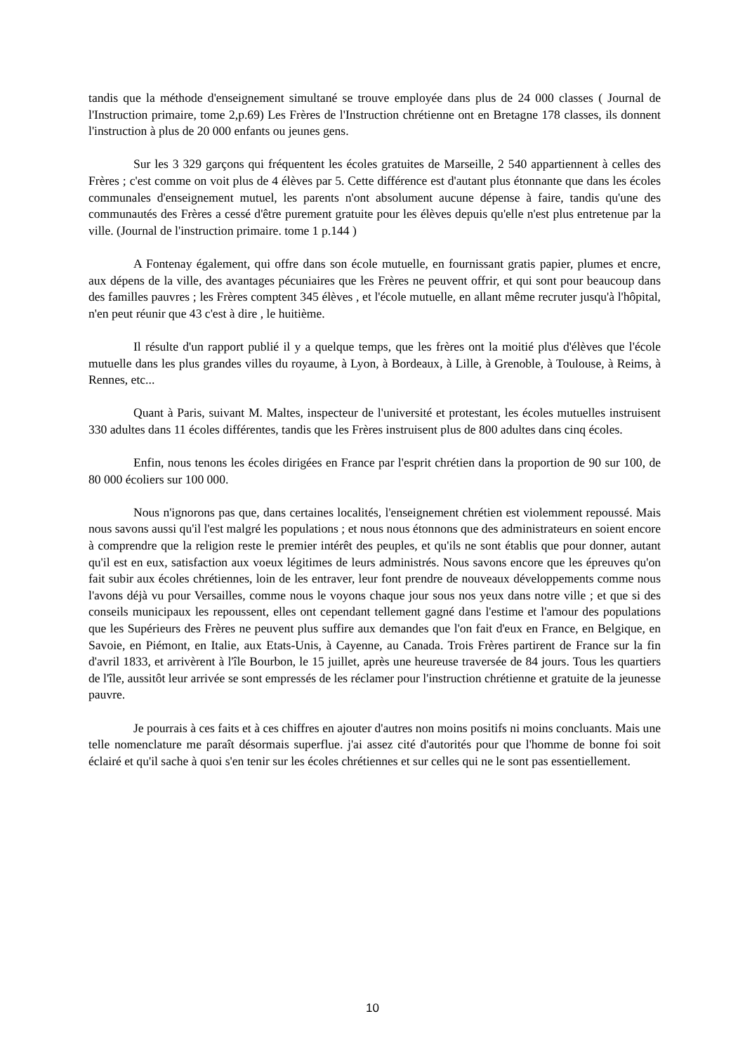tandis que la méthode d'enseignement simultané se trouve employée dans plus de 24 000 classes ( Journal de l'Instruction primaire, tome 2,p.69) Les Frères de l'Instruction chrétienne ont en Bretagne 178 classes, ils donnent l'instruction à plus de 20 000 enfants ou jeunes gens.
Sur les 3 329 garçons qui fréquentent les écoles gratuites de Marseille, 2 540 appartiennent à celles des Frères ; c'est comme on voit plus de 4 élèves par 5. Cette différence est d'autant plus étonnante que dans les écoles communales d'enseignement mutuel, les parents n'ont absolument aucune dépense à faire, tandis qu'une des communautés des Frères a cessé d'être purement gratuite pour les élèves depuis qu'elle n'est plus entretenue par la ville. (Journal de l'instruction primaire. tome 1 p.144 )
A Fontenay également, qui offre dans son école mutuelle, en fournissant gratis papier, plumes et encre, aux dépens de la ville, des avantages pécuniaires que les Frères ne peuvent offrir, et qui sont pour beaucoup dans des familles pauvres ; les Frères comptent 345 élèves , et l'école mutuelle, en allant même recruter jusqu'à l'hôpital, n'en peut réunir que 43 c'est à dire , le huitième.
Il résulte d'un rapport publié il y a quelque temps, que les frères ont la moitié plus d'élèves que l'école mutuelle dans les plus grandes villes du royaume, à Lyon, à Bordeaux, à Lille, à Grenoble, à Toulouse, à Reims, à Rennes, etc...
Quant à Paris, suivant M. Maltes, inspecteur de l'université et protestant, les écoles mutuelles instruisent 330 adultes dans 11 écoles différentes, tandis que les Frères instruisent plus de 800 adultes dans cinq écoles.
Enfin, nous tenons les écoles dirigées en France par l'esprit chrétien dans la proportion de 90 sur 100, de 80 000 écoliers sur 100 000.
Nous n'ignorons pas que, dans certaines localités, l'enseignement chrétien est violemment repoussé. Mais nous savons aussi qu'il l'est malgré les populations ; et nous nous étonnons que des administrateurs en soient encore à comprendre que la religion reste le premier intérêt des peuples, et qu'ils ne sont établis que pour donner, autant qu'il est en eux, satisfaction aux voeux légitimes de leurs administrés. Nous savons encore que les épreuves qu'on fait subir aux écoles chrétiennes, loin de les entraver, leur font prendre de nouveaux développements comme nous l'avons déjà vu pour Versailles, comme nous le voyons chaque jour sous nos yeux dans notre ville ; et que si des conseils municipaux les repoussent, elles ont cependant tellement gagné dans l'estime et l'amour des populations que les Supérieurs des Frères ne peuvent plus suffire aux demandes que l'on fait d'eux en France, en Belgique, en Savoie, en Piémont, en Italie, aux Etats-Unis, à Cayenne, au Canada. Trois Frères partirent de France sur la fin d'avril 1833, et arrivèrent à l'île Bourbon, le 15 juillet, après une heureuse traversée de 84 jours. Tous les quartiers de l'île, aussitôt leur arrivée se sont empressés de les réclamer pour l'instruction chrétienne et gratuite de la jeunesse pauvre.
Je pourrais à ces faits et à ces chiffres en ajouter d'autres non moins positifs ni moins concluants. Mais une telle nomenclature me paraît désormais superflue. j'ai assez cité d'autorités pour que l'homme de bonne foi soit éclairé et qu'il sache à quoi s'en tenir sur les écoles chrétiennes et sur celles qui ne le sont pas essentiellement.
10